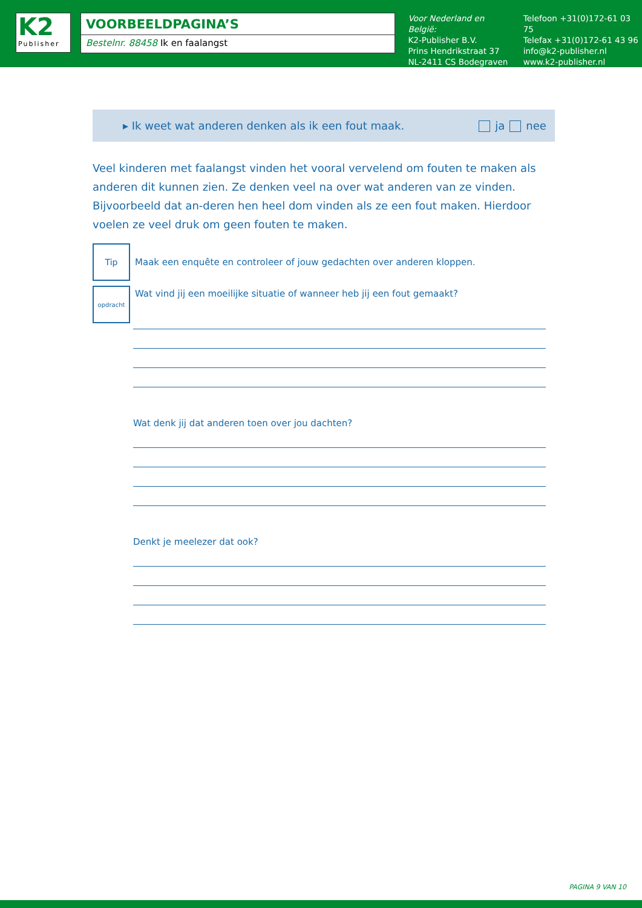K2
Publisher
VOORBEELDPAGINA’S
Bestelnr. 88458 Ik en faalangst
Voor Nederland en België:
K2-Publisher B.V.
Prins Hendrikstraat 37
NL-2411 CS Bodegraven
Telefoon +31(0)172-61 03 75
Telefax +31(0)172-61 43 96
info@k2-publisher.nl
www.k2-publisher.nl
▸ Ik weet wat anderen denken als ik een fout maak. ja nee
Veel kinderen met faalangst vinden het vooral vervelend om fouten te maken als anderen dit kunnen zien. Ze denken veel na over wat anderen van ze vinden. Bijvoorbeeld dat an-deren hen heel dom vinden als ze een fout maken. Hierdoor voelen ze veel druk om geen fouten te maken.
Tip
Maak een enquête en controleer of jouw gedachten over anderen kloppen.
opdracht
Wat vind jij een moeilijke situatie of wanneer heb jij een fout gemaakt?
Wat denk jij dat anderen toen over jou dachten?
Denkt je meelezer dat ook?
PAGINA 9 VAN 10